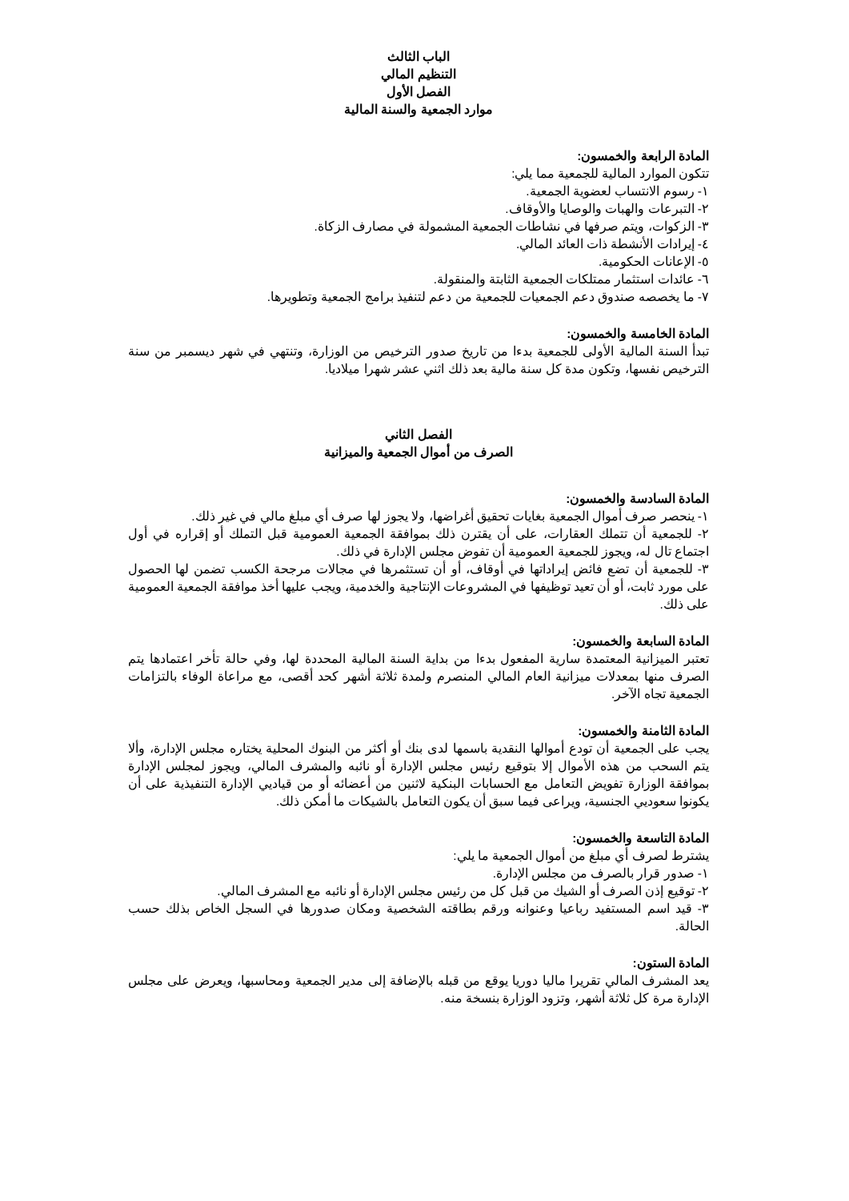الباب الثالث
التنظيم المالي
الفصل الأول
موارد الجمعية والسنة المالية
المادة الرابعة والخمسون:
تتكون الموارد المالية للجمعية مما يلي:
١- رسوم الانتساب لعضوية الجمعية.
٢- التبرعات والهبات والوصايا والأوقاف.
٣- الزكوات، ويتم صرفها في نشاطات الجمعية المشمولة في مصارف الزكاة.
٤- إيرادات الأنشطة ذات العائد المالي.
٥- الإعانات الحكومية.
٦- عائدات استثمار ممتلكات الجمعية الثابتة والمنقولة.
٧- ما يخصصه صندوق دعم الجمعيات للجمعية من دعم لتنفيذ برامج الجمعية وتطويرها.
المادة الخامسة والخمسون:
تبدأ السنة المالية الأولى للجمعية بدءا من تاريخ صدور الترخيص من الوزارة، وتنتهي في شهر ديسمبر من سنة الترخيص نفسها، وتكون مدة كل سنة مالية بعد ذلك اثني عشر شهرا ميلاديا.
الفصل الثاني
الصرف من أموال الجمعية والميزانية
المادة السادسة والخمسون:
١- ينحصر صرف أموال الجمعية بغايات تحقيق أغراضها، ولا يجوز لها صرف أي مبلغ مالي في غير ذلك.
٢- للجمعية أن تتملك العقارات، على أن يقترن ذلك بموافقة الجمعية العمومية قبل التملك أو إقراره في أول اجتماع تال له، ويجوز للجمعية العمومية أن تفوض مجلس الإدارة في ذلك.
٣- للجمعية أن تضع فائض إيراداتها في أوقاف، أو أن تستثمرها في مجالات مرجحة الكسب تضمن لها الحصول على مورد ثابت، أو أن تعيد توظيفها في المشروعات الإنتاجية والخدمية، ويجب عليها أخذ موافقة الجمعية العمومية على ذلك.
المادة السابعة والخمسون:
تعتبر الميزانية المعتمدة سارية المفعول بدءا من بداية السنة المالية المحددة لها، وفي حالة تأخر اعتمادها يتم الصرف منها بمعدلات ميزانية العام المالي المنصرم ولمدة ثلاثة أشهر كحد أقصى، مع مراعاة الوفاء بالتزامات الجمعية تجاه الآخر.
المادة الثامنة والخمسون:
يجب على الجمعية أن تودع أموالها النقدية باسمها لدى بنك أو أكثر من البنوك المحلية يختاره مجلس الإدارة، وألا يتم السحب من هذه الأموال إلا بتوقيع رئيس مجلس الإدارة أو نائبه والمشرف المالي، ويجوز لمجلس الإدارة بموافقة الوزارة تفويض التعامل مع الحسابات البنكية لاثنين من أعضائه أو من قياديي الإدارة التنفيذية على أن يكونوا سعوديي الجنسية، ويراعى فيما سبق أن يكون التعامل بالشيكات ما أمكن ذلك.
المادة التاسعة والخمسون:
يشترط لصرف أي مبلغ من أموال الجمعية ما يلي:
١- صدور قرار بالصرف من مجلس الإدارة.
٢- توقيع إذن الصرف أو الشيك من قبل كل من رئيس مجلس الإدارة أو نائبه مع المشرف المالي.
٣- قيد اسم المستفيد رباعيا وعنوانه ورقم بطاقته الشخصية ومكان صدورها في السجل الخاص بذلك حسب الحالة.
المادة الستون:
يعد المشرف المالي تقريرا ماليا دوريا يوقع من قبله بالإضافة إلى مدير الجمعية ومحاسبها، ويعرض على مجلس الإدارة مرة كل ثلاثة أشهر، وتزود الوزارة بنسخة منه.